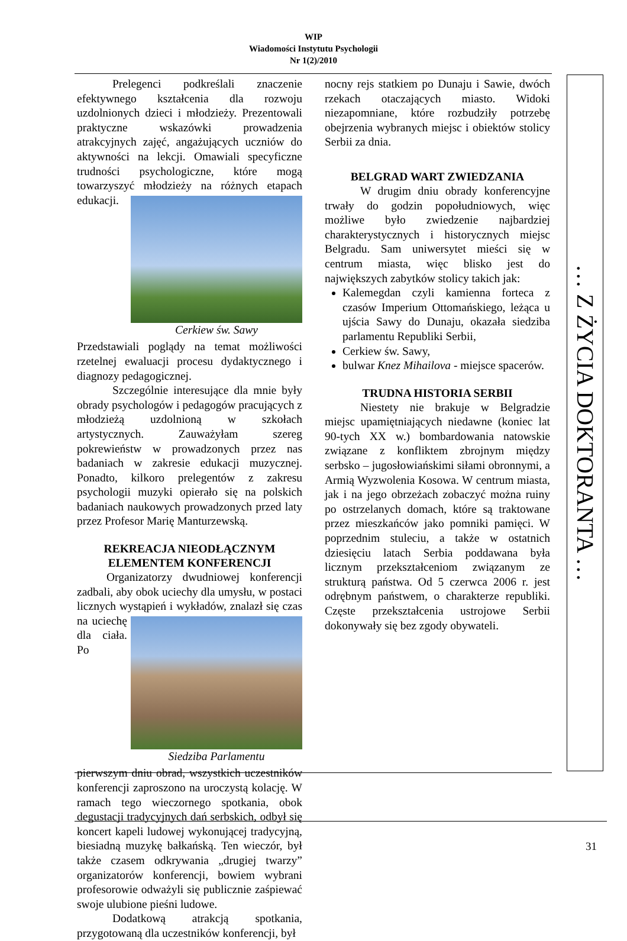WIP
Wiadomości Instytutu Psychologii
Nr 1(2)/2010
Prelegenci podkreślali znaczenie efektywnego kształcenia dla rozwoju uzdolnionych dzieci i młodzieży. Prezentowali praktyczne wskazówki prowadzenia atrakcyjnych zajęć, angażujących uczniów do aktywności na lekcji. Omawiali specyficzne trudności psychologiczne, które mogą towarzyszyć młodzieży Cerkiew św. Sawy na różnych etapach edukacji. Przedstawiali poglądy na temat możliwości rzetelnej ewaluacji procesu dydaktycznego i diagnozy pedagogicznej.
Szczególnie interesujące dla mnie były obrady psychologów i pedagogów pracujących z młodzieżą uzdolnioną w szkołach artystycznych. Zauważyłam szereg pokrewieństw w prowadzonych przez nas badaniach w zakresie edukacji muzycznej. Ponadto, kilkoro prelegentów z zakresu psychologii muzyki opierało się na polskich badaniach naukowych prowadzonych przed laty przez Profesor Marię Manturzewską.
REKREACJA NIEODŁĄCZNYM ELEMENTEM KONFERENCJI
Organizatorzy dwudniowej konferencji zadbali, aby obok uciechy dla umysłu, w postaci licznych wystąpień i wykładów, znalazł się czas na uciechę Siedziba Parlamentu dla ciała. Po pierwszym dniu obrad, wszystkich uczestników konferencji zaproszono na uroczystą kolację. W ramach tego wieczornego spotkania, obok degustacji tradycyjnych dań serbskich, odbył się koncert kapeli ludowej wykonującej tradycyjną, biesiadną muzykę bałkańską. Ten wieczór, był także czasem odkrywania „drugiej twarzy” organizatorów konferencji, bowiem wybrani profesorowie odważyli się publicznie zaśpiewać swoje ulubione pieśni ludowe.
Dodatkową atrakcją spotkania, przygotowaną dla uczestników konferencji, był
nocny rejs statkiem po Dunaju i Sawie, dwóch rzekach otaczających miasto. Widoki niezapomniane, które rozbudziły potrzebę obejrzenia wybranych miejsc i obiektów stolicy Serbii za dnia.
BELGRAD WART ZWIEDZANIA
W drugim dniu obrady konferencyjne trwały do godzin popołudniowych, więc możliwe było zwiedzenie najbardziej charakterystycznych i historycznych miejsc Belgradu. Sam uniwersytet mieści się w centrum miasta, więc blisko jest do największych zabytków stolicy takich jak:
Kalemegdan czyli kamienna forteca z czasów Imperium Ottomańskiego, leżąca u ujścia Sawy do Dunaju, okazała siedziba parlamentu Republiki Serbii,
Cerkiew św. Sawy,
bulwar Knez Mihailova - miejsce spacerów.
TRUDNA HISTORIA SERBII
Niestety nie brakuje w Belgradzie miejsc upamiętniających niedawne (koniec lat 90-tych XX w.) bombardowania natowskie związane z konfliktem zbrojnym między serbsko – jugosłowiańskimi siłami obronnymi, a Armią Wyzwolenia Kosowa. W centrum miasta, jak i na jego obrzeżach zobaczyć można ruiny po ostrzelanych domach, które są traktowane przez mieszkańców jako pomniki pamięci. W poprzednim stuleciu, a także w ostatnich dziesięciu latach Serbia poddawana była licznym przekształceniom związanym ze strukturą państwa. Od 5 czerwca 2006 r. jest odrębnym państwem, o charakterze republiki. Częste przekształcenia ustrojowe Serbii dokonywały się bez zgody obywateli.
… Z ŻYCIA DOKTORANTA …
31